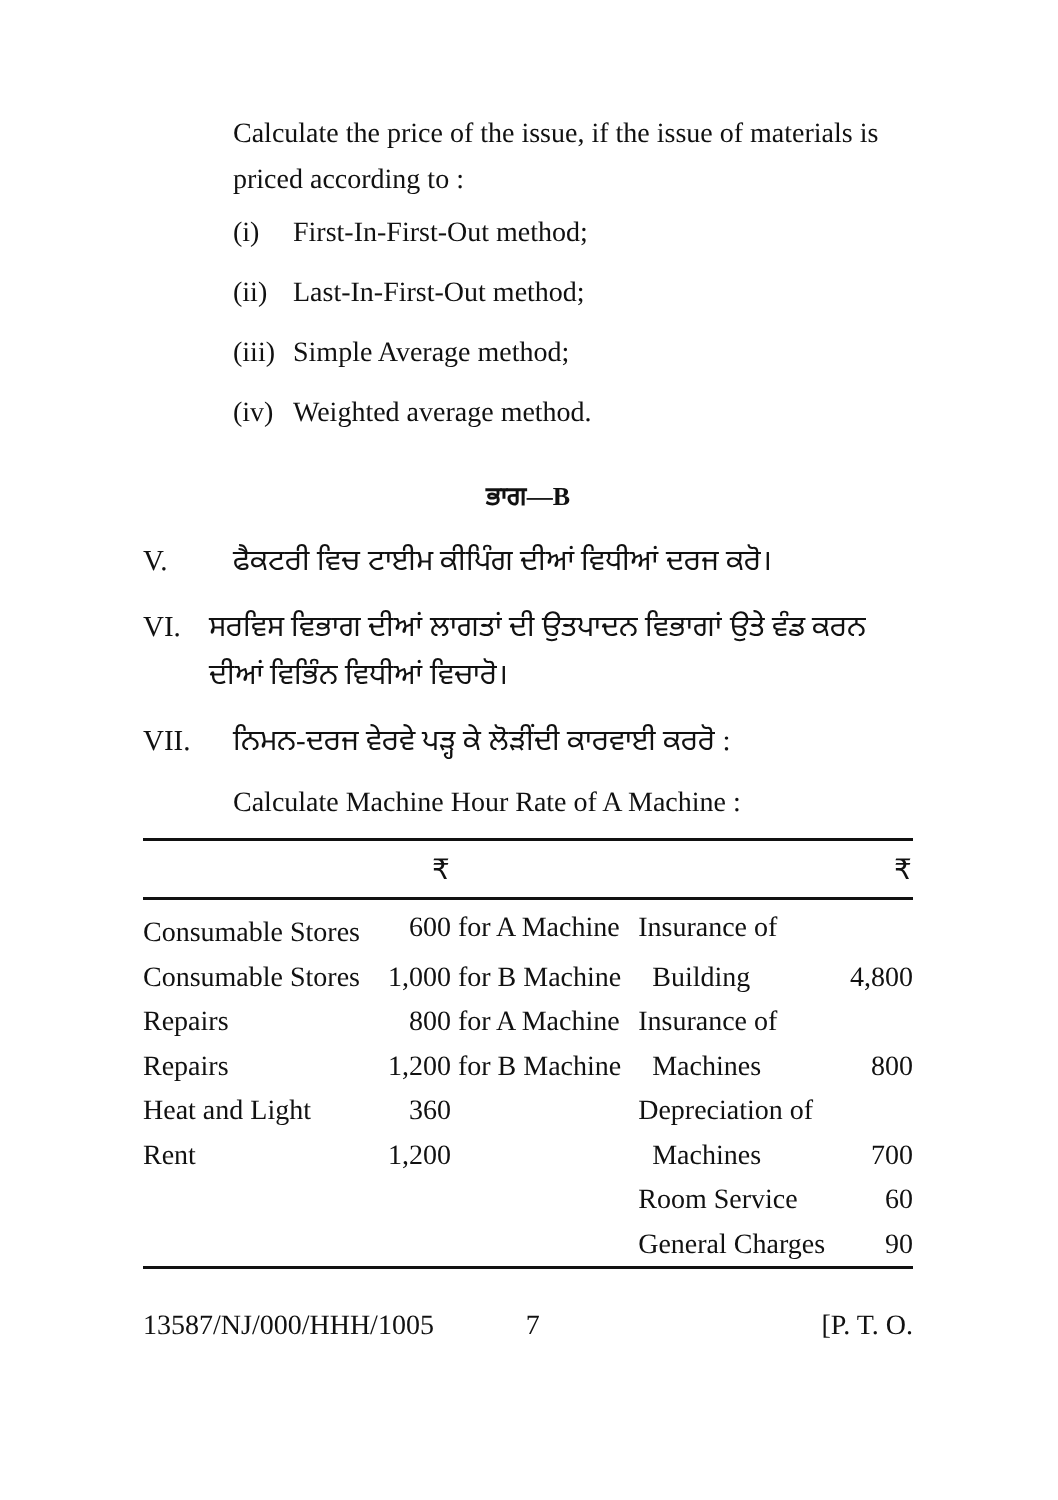Calculate the price of the issue, if the issue of materials is priced according to :
(i) First-In-First-Out method;
(ii) Last-In-First-Out method;
(iii) Simple Average method;
(iv) Weighted average method.
ਭਾਗ—B
V. ਫੈਕਟਰੀ ਵਿਚ ਟਾਈਮ ਕੀਪਿੰਗ ਦੀਆਂ ਵਿਧੀਆਂ ਦਰਜ ਕਰੋ।
VI. ਸਰਵਿਸ ਵਿਭਾਗ ਦੀਆਂ ਲਾਗਤਾਂ ਦੀ ਉਤਪਾਦਨ ਵਿਭਾਗਾਂ ਉਤੇ ਵੰਡ ਕਰਨ ਦੀਆਂ ਵਿਭਿੰਨ ਵਿਧੀਆਂ ਵਿਚਾਰੋ।
VII. ਨਿਮਨ-ਦਰਜ ਵੇਰਵੇ ਪੜ੍ਹ ਕੇ ਲੋੜੀਂਦੀ ਕਾਰਵਾਈ ਕਰਰੋ :
Calculate Machine Hour Rate of A Machine :
| | ₹ | | | ₹ |
| --- | --- | --- | --- | --- |
| Consumable Stores | 600 | for A Machine | Insurance of | |
| Consumable Stores | 1,000 | for B Machine | Building | 4,800 |
| Repairs | 800 | for A Machine | Insurance of | |
| Repairs | 1,200 | for B Machine | Machines | 800 |
| Heat and Light | 360 | | Depreciation of | |
| Rent | 1,200 | | Machines | 700 |
| | | | Room Service | 60 |
| | | | General Charges | 90 |
13587/NJ/000/HHH/1005 7 [P. T. O.